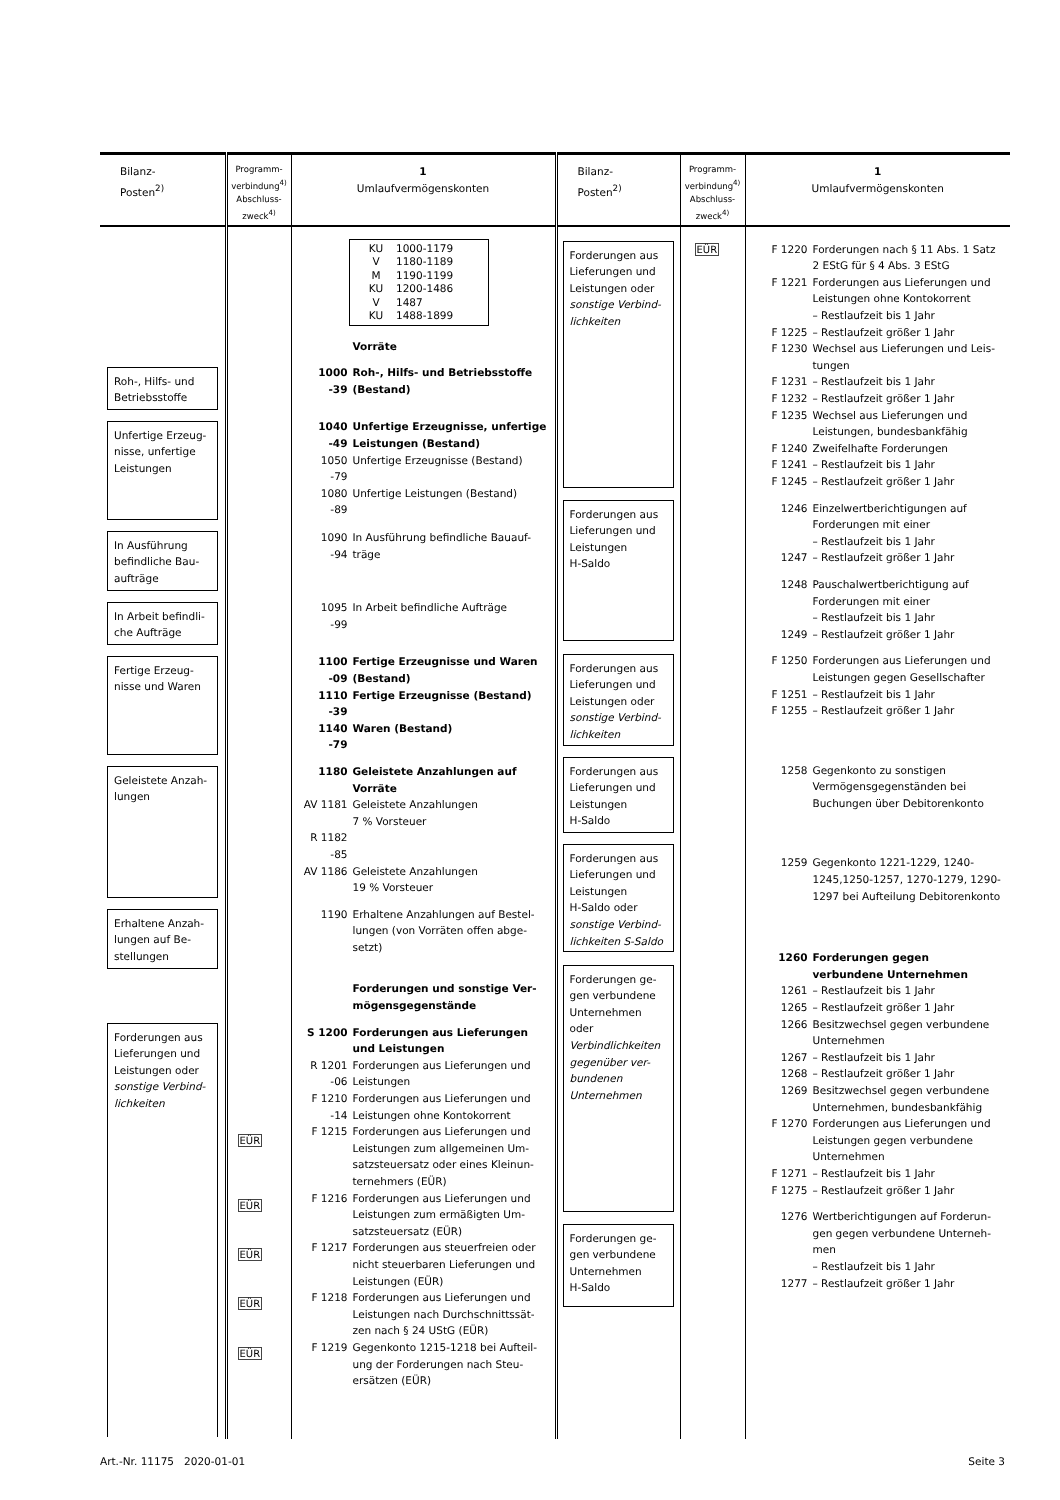| Bilanz- Posten<sup>2)</sup> | Programm- verbindung<sup>4)</sup> Abschluss- zweck<sup>4)</sup> | 1 Umlaufvermögenskonten | Bilanz- Posten<sup>2)</sup> | Programm- verbindung<sup>4)</sup> Abschluss- zweck<sup>4)</sup> | 1 Umlaufvermögenskonten |
| --- | --- | --- | --- | --- | --- |
| Roh-, Hilfs- und Betriebsstoffe Unfertige Erzeug-nisse, unfertige Leistungen In Ausführung befindliche Bau-aufträge In Arbeit befindli-che Aufträge Fertige Erzeug-nisse und Waren Geleistete Anzah-lungen Erhaltene Anzah-lungen auf Be-stellungen Forderungen aus Lieferungen und Leistungen oder sonstige Verbind-lichkeiten | EÜR EÜR EÜR EÜR EÜR | KU 1000-1179 V 1180-1189 M 1190-1199 KU 1200-1486 V 1487 KU 1488-1899 Vorräte 1000 -39 Roh-, Hilfs- und Betriebsstoffe (Bestand) 1040 -49 Unfertige Erzeugnisse, unfertige Leistungen (Bestand) 1050 -79 Unfertige Erzeugnisse (Bestand) 1080 -89 Unfertige Leistungen (Bestand) 1090 -94 In Ausführung befindliche Bauauf-träge 1095 -99 In Arbeit befindliche Aufträge 1100 -09 Fertige Erzeugnisse und Waren (Bestand) 1110 -39 Fertige Erzeugnisse (Bestand) 1140 -79 Waren (Bestand) 1180 Geleistete Anzahlungen auf Vorräte AV 1181 Geleistete Anzahlungen 7 % Vorsteuer R 1182 -85 AV 1186 Geleistete Anzahlungen 19 % Vorsteuer 1190 Erhaltene Anzahlungen auf Bestel-lungen (von Vorräten offen abge-setzt) Forderungen und sonstige Ver-mögensgegenstände S 1200 Forderungen aus Lieferungen und Leistungen R 1201 -06 Forderungen aus Lieferungen und Leistungen F 1210 -14 Forderungen aus Lieferungen und Leistungen ohne Kontokorrent F 1215 Forderungen aus Lieferungen und Leistungen zum allgemeinen Um-satzsteuersatz oder eines Kleinun-ternehmers (EÜR) F 1216 Forderungen aus Lieferungen und Leistungen zum ermäßigten Um-satzsteuersatz (EÜR) F 1217 Forderungen aus steuerfreien oder nicht steuerbaren Lieferungen und Leistungen (EÜR) F 1218 Forderungen aus Lieferungen und Leistungen nach Durchschnittssät-zen nach § 24 UStG (EÜR) F 1219 Gegenkonto 1215-1218 bei Aufteil-ung der Forderungen nach Steu-ersätzen (EÜR) | Forderungen aus Lieferungen und Leistungen oder sonstige Verbind-lichkeiten Forderungen aus Lieferungen und Leistungen H-Saldo Forderungen aus Lieferungen und Leistungen oder sonstige Verbind-lichkeiten Forderungen aus Lieferungen und Leistungen H-Saldo Forderungen aus Lieferungen und Leistungen H-Saldo oder sonstige Verbind-lichkeiten S-Saldo Forderungen ge-gen verbundene Unternehmen oder Verbindlichkeiten gegenüber ver-bundenen Unternehmen Forderungen ge-gen verbundene Unternehmen H-Saldo | EÜR | F 1220 Forderungen nach § 11 Abs. 1 Satz 2 EStG für § 4 Abs. 3 EStG F 1221 Forderungen aus Lieferungen und Leistungen ohne Kontokorrent – Restlaufzeit bis 1 Jahr F 1225 – Restlaufzeit größer 1 Jahr F 1230 Wechsel aus Lieferungen und Leis-tungen F 1231 – Restlaufzeit bis 1 Jahr F 1232 – Restlaufzeit größer 1 Jahr F 1235 Wechsel aus Lieferungen und Leistungen, bundesbankfähig F 1240 Zweifelhafte Forderungen F 1241 – Restlaufzeit bis 1 Jahr F 1245 – Restlaufzeit größer 1 Jahr 1246 Einzelwertberichtigungen auf Forderungen mit einer – Restlaufzeit bis 1 Jahr 1247 – Restlaufzeit größer 1 Jahr 1248 Pauschalwertberichtigung auf Forderungen mit einer – Restlaufzeit bis 1 Jahr 1249 – Restlaufzeit größer 1 Jahr F 1250 Forderungen aus Lieferungen und Leistungen gegen Gesellschafter F 1251 – Restlaufzeit bis 1 Jahr F 1255 – Restlaufzeit größer 1 Jahr 1258 Gegenkonto zu sonstigen Vermögensgegenständen bei Buchungen über Debitorenkonto 1259 Gegenkonto 1221-1229, 1240-1245,1250-1257, 1270-1279, 1290-1297 bei Aufteilung Debitorenkonto 1260 Forderungen gegen verbundene Unternehmen 1261 – Restlaufzeit bis 1 Jahr 1265 – Restlaufzeit größer 1 Jahr 1266 Besitzwechsel gegen verbundene Unternehmen 1267 – Restlaufzeit bis 1 Jahr 1268 – Restlaufzeit größer 1 Jahr 1269 Besitzwechsel gegen verbundene Unternehmen, bundesbankfähig F 1270 Forderungen aus Lieferungen und Leistungen gegen verbundene Unternehmen F 1271 – Restlaufzeit bis 1 Jahr F 1275 – Restlaufzeit größer 1 Jahr 1276 Wertberichtigungen auf Forderun-gen gegen verbundene Unterneh-men – Restlaufzeit bis 1 Jahr 1277 – Restlaufzeit größer 1 Jahr |
Art.-Nr. 11175 2020-01-01 Seite 3